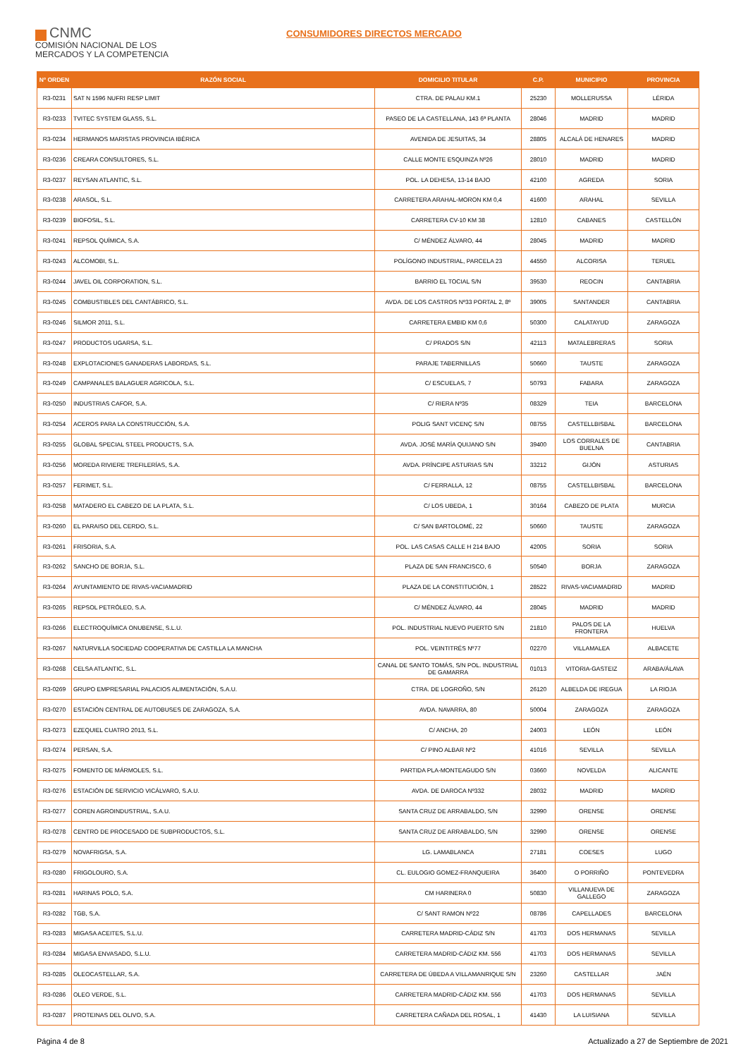CNMC
COMISIÓN NACIONAL DE LOS
MERCADOS Y LA COMPETENCIA
CONSUMIDORES DIRECTOS MERCADO
| Nº ORDEN | RAZÓN SOCIAL | DOMICILIO TITULAR | C.P. | MUNICIPIO | PROVINCIA |
| --- | --- | --- | --- | --- | --- |
| R3-0231 | SAT N 1596 NUFRI RESP LIMIT | CTRA. DE PALAU KM.1 | 25230 | MOLLERUSSA | LÉRIDA |
| R3-0233 | TVITEC SYSTEM GLASS, S.L. | PASEO DE LA CASTELLANA, 143 6ª PLANTA | 28046 | MADRID | MADRID |
| R3-0234 | HERMANOS MARISTAS PROVINCIA IBÉRICA | AVENIDA DE JESUITAS, 34 | 28805 | ALCALÁ DE HENARES | MADRID |
| R3-0236 | CREARA CONSULTORES, S.L. | CALLE MONTE ESQUINZA Nº26 | 28010 | MADRID | MADRID |
| R3-0237 | REYSAN ATLANTIC, S.L. | POL. LA DEHESA, 13-14 BAJO | 42100 | AGREDA | SORIA |
| R3-0238 | ARASOL, S.L. | CARRETERA ARAHAL-MORON KM 0,4 | 41600 | ARAHAL | SEVILLA |
| R3-0239 | BIOFOSIL, S.L. | CARRETERA CV-10 KM 38 | 12810 | CABANES | CASTELLÓN |
| R3-0241 | REPSOL QUÍMICA, S.A. | C/ MÉNDEZ ÁLVARO, 44 | 28045 | MADRID | MADRID |
| R3-0243 | ALCOMOBI, S.L. | POLÍGONO INDUSTRIAL, PARCELA 23 | 44550 | ALCORISA | TERUEL |
| R3-0244 | JAVEL OIL CORPORATION, S.L. | BARRIO EL TOCIAL S/N | 39530 | REOCIN | CANTABRIA |
| R3-0245 | COMBUSTIBLES DEL CANTÁBRICO, S.L. | AVDA. DE LOS CASTROS Nº33 PORTAL 2, 8º | 39005 | SANTANDER | CANTABRIA |
| R3-0246 | SILMOR 2011, S.L. | CARRETERA EMBID KM 0,6 | 50300 | CALATAYUD | ZARAGOZA |
| R3-0247 | PRODUCTOS UGARSA, S.L. | C/ PRADOS S/N | 42113 | MATALEBRERAS | SORIA |
| R3-0248 | EXPLOTACIONES GANADERAS LABORDAS, S.L. | PARAJE TABERNILLAS | 50660 | TAUSTE | ZARAGOZA |
| R3-0249 | CAMPANALES BALAGUER AGRICOLA, S.L. | C/ ESCUELAS, 7 | 50793 | FABARA | ZARAGOZA |
| R3-0250 | INDUSTRIAS CAFOR, S.A. | C/ RIERA Nº35 | 08329 | TEIA | BARCELONA |
| R3-0254 | ACEROS PARA LA CONSTRUCCIÓN, S.A. | POLIG SANT VICENÇ S/N | 08755 | CASTELLBISBAL | BARCELONA |
| R3-0255 | GLOBAL SPECIAL STEEL PRODUCTS, S.A. | AVDA. JOSÉ MARÍA QUIJANO S/N | 39400 | LOS CORRALES DE BUELNA | CANTABRIA |
| R3-0256 | MOREDA RIVIERE TREFILERÍAS, S.A. | AVDA. PRÍNCIPE ASTURIAS S/N | 33212 | GIJÓN | ASTURIAS |
| R3-0257 | FERIMET, S.L. | C/ FERRALLA, 12 | 08755 | CASTELLBISBAL | BARCELONA |
| R3-0258 | MATADERO EL CABEZO DE LA PLATA, S.L. | C/ LOS UBEDA, 1 | 30164 | CABEZO DE PLATA | MURCIA |
| R3-0260 | EL PARAISO DEL CERDO, S.L. | C/ SAN BARTOLOMÉ, 22 | 50660 | TAUSTE | ZARAGOZA |
| R3-0261 | FRISORIA, S.A. | POL. LAS CASAS CALLE H 214 BAJO | 42005 | SORIA | SORIA |
| R3-0262 | SANCHO DE BORJA, S.L. | PLAZA DE SAN FRANCISCO, 6 | 50540 | BORJA | ZARAGOZA |
| R3-0264 | AYUNTAMIENTO DE RIVAS-VACIAMADRID | PLAZA DE LA CONSTITUCIÓN, 1 | 28522 | RIVAS-VACIAMADRID | MADRID |
| R3-0265 | REPSOL PETRÓLEO, S.A. | C/ MÉNDEZ ÁLVARO, 44 | 28045 | MADRID | MADRID |
| R3-0266 | ELECTROQUÍMICA ONUBENSE, S.L.U. | POL. INDUSTRIAL NUEVO PUERTO S/N | 21810 | PALOS DE LA FRONTERA | HUELVA |
| R3-0267 | NATURVILLA SOCIEDAD COOPERATIVA DE CASTILLA LA MANCHA | POL. VEINTITRÉS Nº77 | 02270 | VILLAMALEA | ALBACETE |
| R3-0268 | CELSA ATLANTIC, S.L. | CANAL DE SANTO TOMÁS, S/N POL. INDUSTRIAL DE GAMARRA | 01013 | VITORIA-GASTEIZ | ARABA/ÁLAVA |
| R3-0269 | GRUPO EMPRESARIAL PALACIOS ALIMENTACIÓN, S.A.U. | CTRA. DE LOGROÑO, S/N | 26120 | ALBELDA DE IREGUA | LA RIOJA |
| R3-0270 | ESTACIÓN CENTRAL DE AUTOBUSES DE ZARAGOZA, S.A. | AVDA. NAVARRA, 80 | 50004 | ZARAGOZA | ZARAGOZA |
| R3-0273 | EZEQUIEL CUATRO 2013, S.L. | C/ ANCHA, 20 | 24003 | LEÓN | LEÓN |
| R3-0274 | PERSAN, S.A. | C/ PINO ALBAR Nº2 | 41016 | SEVILLA | SEVILLA |
| R3-0275 | FOMENTO DE MÁRMOLES, S.L. | PARTIDA PLA-MONTEAGUDO S/N | 03660 | NOVELDA | ALICANTE |
| R3-0276 | ESTACIÓN DE SERVICIO VICÁLVARO, S.A.U. | AVDA. DE DAROCA Nº332 | 28032 | MADRID | MADRID |
| R3-0277 | COREN AGROINDUSTRIAL, S.A.U. | SANTA CRUZ DE ARRABALDO, S/N | 32990 | ORENSE | ORENSE |
| R3-0278 | CENTRO DE PROCESADO DE SUBPRODUCTOS, S.L. | SANTA CRUZ DE ARRABALDO, S/N | 32990 | ORENSE | ORENSE |
| R3-0279 | NOVAFRIGSA, S.A. | LG. LAMABLANCA | 27181 | COESES | LUGO |
| R3-0280 | FRIGOLOURO, S.A. | CL. EULOGIO GOMEZ-FRANQUEIRA | 36400 | O PORRIÑO | PONTEVEDRA |
| R3-0281 | HARINAS POLO, S.A. | CM HARINERA 0 | 50830 | VILLANUEVA DE GALLEGO | ZARAGOZA |
| R3-0282 | TGB, S.A. | C/ SANT RAMON Nº22 | 08786 | CAPELLADES | BARCELONA |
| R3-0283 | MIGASA ACEITES, S.L.U. | CARRETERA MADRID-CÁDIZ S/N | 41703 | DOS HERMANAS | SEVILLA |
| R3-0284 | MIGASA ENVASADO, S.L.U. | CARRETERA MADRID-CÁDIZ KM. 556 | 41703 | DOS HERMANAS | SEVILLA |
| R3-0285 | OLEOCASTELLAR, S.A. | CARRETERA DE ÚBEDA A VILLAMANRIQUE S/N | 23260 | CASTELLAR | JAÉN |
| R3-0286 | OLEO VERDE, S.L. | CARRETERA MADRID-CÁDIZ KM. 556 | 41703 | DOS HERMANAS | SEVILLA |
| R3-0287 | PROTEINAS DEL OLIVO, S.A. | CARRETERA CAÑADA DEL ROSAL, 1 | 41430 | LA LUISIANA | SEVILLA |
Página 4 de 8 Actualizado a 27 de Septiembre de 2021